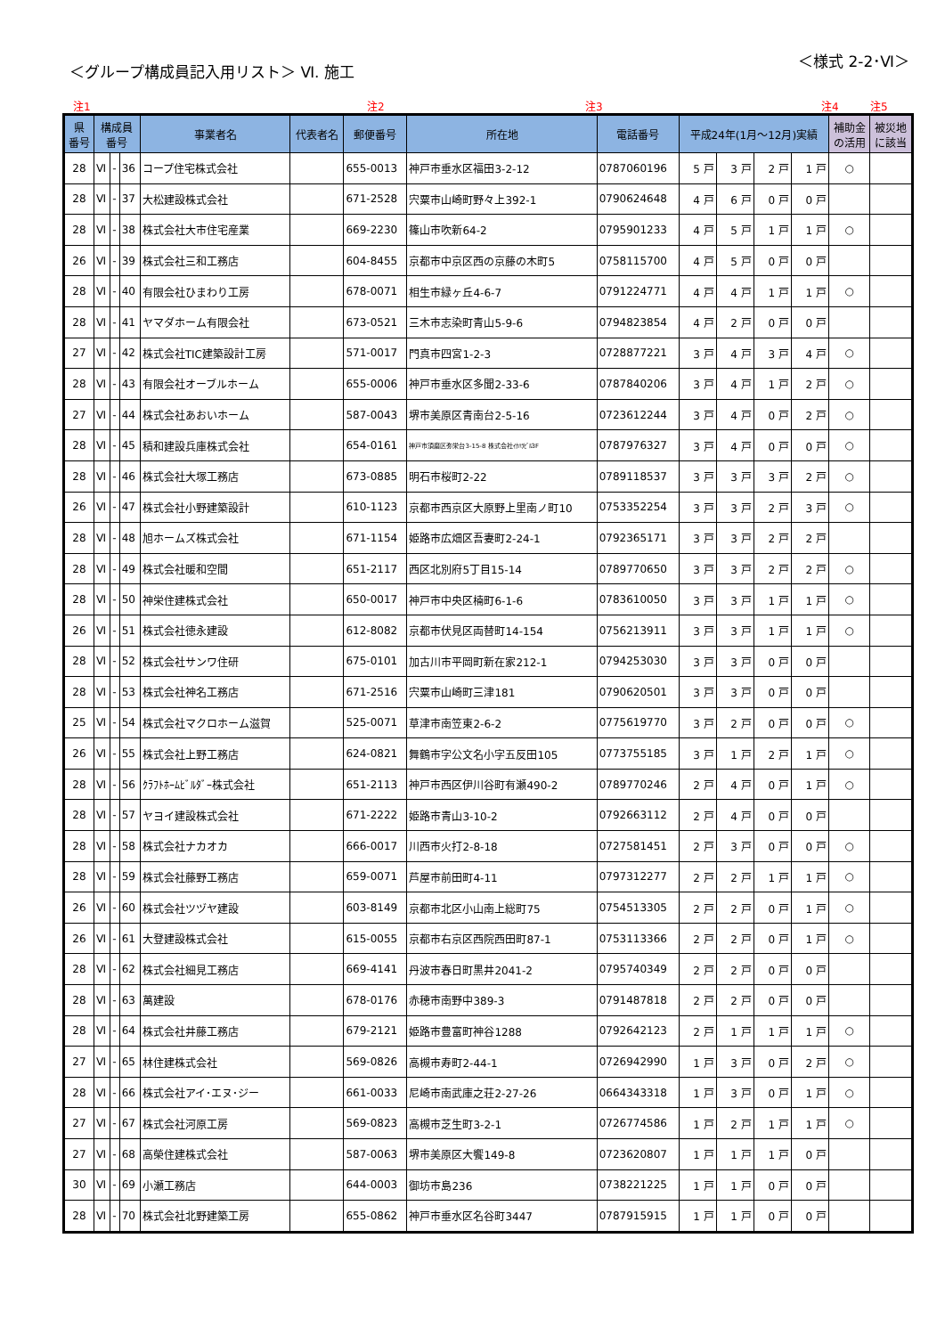＜グループ構成員記入用リスト＞ Ⅵ. 施工
＜様式 2-2･Ⅵ＞
注1 注2 注3 注4 注5
| 県 番号 | 構成員 番号 | | | 事業者名 | 代表者名 | 郵便番号 | 所在地 | 電話番号 | 平成24年(1月～12月)実績 | | | | 補助金 の活用 | 被災地 に該当 |
| --- | --- | --- | --- | --- | --- | --- | --- | --- | --- | --- | --- | --- | --- | --- |
| 28 | Ⅵ | - | 36 | コープ住宅株式会社 | | 655-0013 | 神戸市垂水区福田3-2-12 | 0787060196 | 5 戸 | 3 戸 | 2 戸 | 1 戸 | ○ | |
| 28 | Ⅵ | - | 37 | 大松建設株式会社 | | 671-2528 | 宍粟市山崎町野々上392-1 | 0790624648 | 4 戸 | 6 戸 | 0 戸 | 0 戸 | | |
| 28 | Ⅵ | - | 38 | 株式会社大市住宅産業 | | 669-2230 | 篠山市吹新64-2 | 0795901233 | 4 戸 | 5 戸 | 1 戸 | 1 戸 | ○ | |
| 26 | Ⅵ | - | 39 | 株式会社三和工務店 | | 604-8455 | 京都市中京区西の京藤の木町5 | 0758115700 | 4 戸 | 5 戸 | 0 戸 | 0 戸 | | |
| 28 | Ⅵ | - | 40 | 有限会社ひまわり工房 | | 678-0071 | 相生市緑ヶ丘4-6-7 | 0791224771 | 4 戸 | 4 戸 | 1 戸 | 1 戸 | ○ | |
| 28 | Ⅵ | - | 41 | ヤマダホーム有限会社 | | 673-0521 | 三木市志染町青山5-9-6 | 0794823854 | 4 戸 | 2 戸 | 0 戸 | 0 戸 | | |
| 27 | Ⅵ | - | 42 | 株式会社TIC建築設計工房 | | 571-0017 | 門真市四宮1-2-3 | 0728877221 | 3 戸 | 4 戸 | 3 戸 | 4 戸 | ○ | |
| 28 | Ⅵ | - | 43 | 有限会社オーブルホーム | | 655-0006 | 神戸市垂水区多聞2-33-6 | 0787840206 | 3 戸 | 4 戸 | 1 戸 | 2 戸 | ○ | |
| 27 | Ⅵ | - | 44 | 株式会社あおいホーム | | 587-0043 | 堺市美原区青南台2-5-16 | 0723612244 | 3 戸 | 4 戸 | 0 戸 | 2 戸 | ○ | |
| 28 | Ⅵ | - | 45 | 積和建設兵庫株式会社 | | 654-0161 | 神戸市須磨区弥栄台3-15-8 株式会社ｲﾅﾊﾗﾋﾞﾙ3F | 0787976327 | 3 戸 | 4 戸 | 0 戸 | 0 戸 | ○ | |
| 28 | Ⅵ | - | 46 | 株式会社大塚工務店 | | 673-0885 | 明石市桜町2-22 | 0789118537 | 3 戸 | 3 戸 | 3 戸 | 2 戸 | ○ | |
| 26 | Ⅵ | - | 47 | 株式会社小野建築設計 | | 610-1123 | 京都市西京区大原野上里南ノ町10 | 0753352254 | 3 戸 | 3 戸 | 2 戸 | 3 戸 | ○ | |
| 28 | Ⅵ | - | 48 | 旭ホームズ株式会社 | | 671-1154 | 姫路市広畑区吾妻町2-24-1 | 0792365171 | 3 戸 | 3 戸 | 2 戸 | 2 戸 | | |
| 28 | Ⅵ | - | 49 | 株式会社暖和空間 | | 651-2117 | 西区北別府5丁目15-14 | 0789770650 | 3 戸 | 3 戸 | 2 戸 | 2 戸 | ○ | |
| 28 | Ⅵ | - | 50 | 神栄住建株式会社 | | 650-0017 | 神戸市中央区楠町6-1-6 | 0783610050 | 3 戸 | 3 戸 | 1 戸 | 1 戸 | ○ | |
| 26 | Ⅵ | - | 51 | 株式会社徳永建設 | | 612-8082 | 京都市伏見区両替町14-154 | 0756213911 | 3 戸 | 3 戸 | 1 戸 | 1 戸 | ○ | |
| 28 | Ⅵ | - | 52 | 株式会社サンワ住研 | | 675-0101 | 加古川市平岡町新在家212-1 | 0794253030 | 3 戸 | 3 戸 | 0 戸 | 0 戸 | | |
| 28 | Ⅵ | - | 53 | 株式会社神名工務店 | | 671-2516 | 宍粟市山崎町三津181 | 0790620501 | 3 戸 | 3 戸 | 0 戸 | 0 戸 | | |
| 25 | Ⅵ | - | 54 | 株式会社マクロホーム滋賀 | | 525-0071 | 草津市南笠東2-6-2 | 0775619770 | 3 戸 | 2 戸 | 0 戸 | 0 戸 | ○ | |
| 26 | Ⅵ | - | 55 | 株式会社上野工務店 | | 624-0821 | 舞鶴市字公文名小字五反田105 | 0773755185 | 3 戸 | 1 戸 | 2 戸 | 1 戸 | ○ | |
| 28 | Ⅵ | - | 56 | ｸﾗﾌﾄﾎｰﾑﾋﾞﾙﾀﾞｰ株式会社 | | 651-2113 | 神戸市西区伊川谷町有瀬490-2 | 0789770246 | 2 戸 | 4 戸 | 0 戸 | 1 戸 | ○ | |
| 28 | Ⅵ | - | 57 | ヤヨイ建設株式会社 | | 671-2222 | 姫路市青山3-10-2 | 0792663112 | 2 戸 | 4 戸 | 0 戸 | 0 戸 | | |
| 28 | Ⅵ | - | 58 | 株式会社ナカオカ | | 666-0017 | 川西市火打2-8-18 | 0727581451 | 2 戸 | 3 戸 | 0 戸 | 0 戸 | ○ | |
| 28 | Ⅵ | - | 59 | 株式会社藤野工務店 | | 659-0071 | 芦屋市前田町4-11 | 0797312277 | 2 戸 | 2 戸 | 1 戸 | 1 戸 | ○ | |
| 26 | Ⅵ | - | 60 | 株式会社ツヅヤ建設 | | 603-8149 | 京都市北区小山南上総町75 | 0754513305 | 2 戸 | 2 戸 | 0 戸 | 1 戸 | ○ | |
| 26 | Ⅵ | - | 61 | 大登建設株式会社 | | 615-0055 | 京都市右京区西院西田町87-1 | 0753113366 | 2 戸 | 2 戸 | 0 戸 | 1 戸 | ○ | |
| 28 | Ⅵ | - | 62 | 株式会社細見工務店 | | 669-4141 | 丹波市春日町黒井2041-2 | 0795740349 | 2 戸 | 2 戸 | 0 戸 | 0 戸 | | |
| 28 | Ⅵ | - | 63 | 萬建設 | | 678-0176 | 赤穂市南野中389-3 | 0791487818 | 2 戸 | 2 戸 | 0 戸 | 0 戸 | | |
| 28 | Ⅵ | - | 64 | 株式会社井藤工務店 | | 679-2121 | 姫路市豊富町神谷1288 | 0792642123 | 2 戸 | 1 戸 | 1 戸 | 1 戸 | ○ | |
| 27 | Ⅵ | - | 65 | 林住建株式会社 | | 569-0826 | 高槻市寿町2-44-1 | 0726942990 | 1 戸 | 3 戸 | 0 戸 | 2 戸 | ○ | |
| 28 | Ⅵ | - | 66 | 株式会社アイ･エヌ･ジー | | 661-0033 | 尼崎市南武庫之荘2-27-26 | 0664343318 | 1 戸 | 3 戸 | 0 戸 | 1 戸 | ○ | |
| 27 | Ⅵ | - | 67 | 株式会社河原工房 | | 569-0823 | 高槻市芝生町3-2-1 | 0726774586 | 1 戸 | 2 戸 | 1 戸 | 1 戸 | ○ | |
| 27 | Ⅵ | - | 68 | 高榮住建株式会社 | | 587-0063 | 堺市美原区大饗149-8 | 0723620807 | 1 戸 | 1 戸 | 1 戸 | 0 戸 | | |
| 30 | Ⅵ | - | 69 | 小瀬工務店 | | 644-0003 | 御坊市島236 | 0738221225 | 1 戸 | 1 戸 | 0 戸 | 0 戸 | | |
| 28 | Ⅵ | - | 70 | 株式会社北野建築工房 | | 655-0862 | 神戸市垂水区名谷町3447 | 0787915915 | 1 戸 | 1 戸 | 0 戸 | 0 戸 | | |